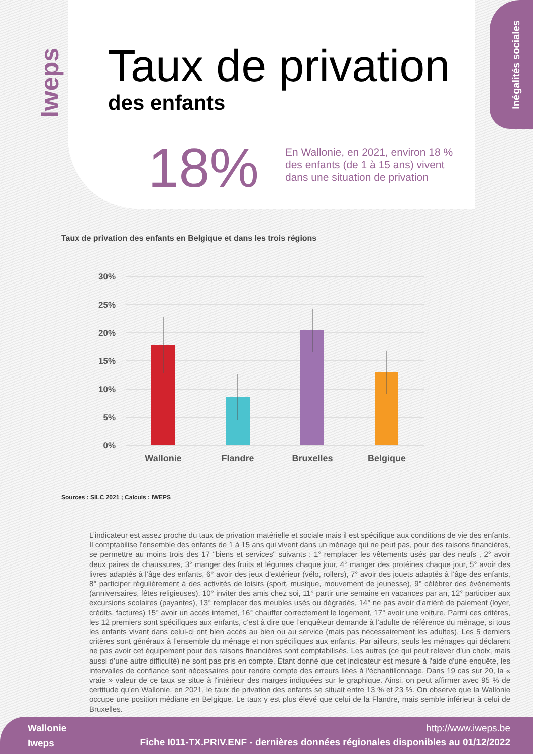Inégalités sociales
Iweps
Taux de privation
des enfants
18%
En Wallonie, en 2021, environ 18 % des enfants (de 1 à 15 ans) vivent dans une situation de privation
Taux de privation des enfants en Belgique et dans les trois régions
30%
25%
20%
15%
10%
5%
0%
Wallonie
Flandre
Bruxelles
Belgique
Sources : SILC 2021 ; Calculs : IWEPS
L’indicateur est assez proche du taux de privation matérielle et sociale mais il est spécifique aux conditions de vie des enfants. Il comptabilise l'ensemble des enfants de 1 à 15 ans qui vivent dans un ménage qui ne peut pas, pour des raisons financières, se permettre au moins trois des 17 "biens et services" suivants : 1° remplacer les vêtements usés par des neufs , 2° avoir deux paires de chaussures, 3° manger des fruits et légumes chaque jour, 4° manger des protéines chaque jour, 5° avoir des livres adaptés à l’âge des enfants, 6° avoir des jeux d’extérieur (vélo, rollers), 7° avoir des jouets adaptés à l’âge des enfants, 8° participer régulièrement à des activités de loisirs (sport, musique, mouvement de jeunesse), 9° célébrer des événements (anniversaires, fêtes religieuses), 10° inviter des amis chez soi, 11° partir une semaine en vacances par an, 12° participer aux excursions scolaires (payantes), 13° remplacer des meubles usés ou dégradés, 14° ne pas avoir d'arriéré de paiement (loyer, crédits, factures) 15° avoir un accès internet, 16° chauffer correctement le logement, 17° avoir une voiture. Parmi ces critères, les 12 premiers sont spécifiques aux enfants, c’est à dire que l’enquêteur demande à l’adulte de référence du ménage, si tous les enfants vivant dans celui-ci ont bien accès au bien ou au service (mais pas nécessairement les adultes). Les 5 derniers critères sont généraux à l’ensemble du ménage et non spécifiques aux enfants. Par ailleurs, seuls les ménages qui déclarent ne pas avoir cet équipement pour des raisons financières sont comptabilisés. Les autres (ce qui peut relever d’un choix, mais aussi d’une autre difficulté) ne sont pas pris en compte. Étant donné que cet indicateur est mesuré à l'aide d'une enquête, les intervalles de confiance sont nécessaires pour rendre compte des erreurs liées à l'échantillonnage. Dans 19 cas sur 20, la « vraie » valeur de ce taux se situe à l'intérieur des marges indiquées sur le graphique. Ainsi, on peut affirmer avec 95 % de certitude qu'en Wallonie, en 2021, le taux de privation des enfants se situait entre 13 % et 23 %. On observe que la Wallonie occupe une position médiane en Belgique. Le taux y est plus élevé que celui de la Flandre, mais semble inférieur à celui de Bruxelles.
Wallonie
Iweps
http://www.iweps.be
Fiche I011-TX.PRIV.ENF - dernières données régionales disponibles au 01/12/2022